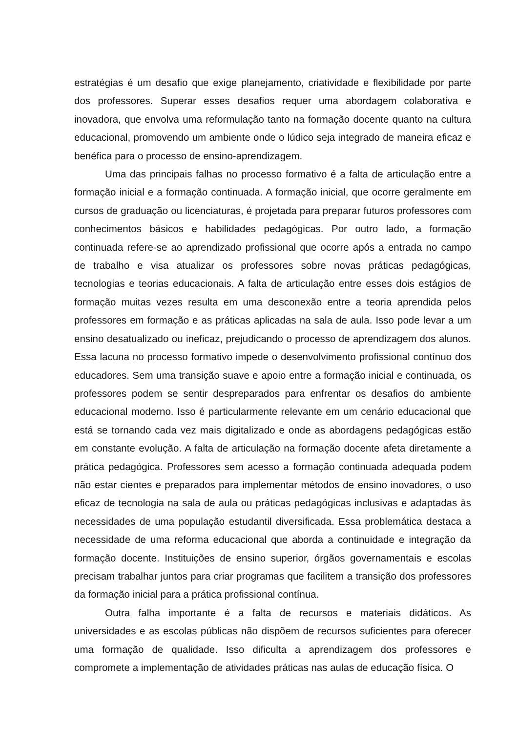estratégias é um desafio que exige planejamento, criatividade e flexibilidade por parte dos professores. Superar esses desafios requer uma abordagem colaborativa e inovadora, que envolva uma reformulação tanto na formação docente quanto na cultura educacional, promovendo um ambiente onde o lúdico seja integrado de maneira eficaz e benéfica para o processo de ensino-aprendizagem.
Uma das principais falhas no processo formativo é a falta de articulação entre a formação inicial e a formação continuada. A formação inicial, que ocorre geralmente em cursos de graduação ou licenciaturas, é projetada para preparar futuros professores com conhecimentos básicos e habilidades pedagógicas. Por outro lado, a formação continuada refere-se ao aprendizado profissional que ocorre após a entrada no campo de trabalho e visa atualizar os professores sobre novas práticas pedagógicas, tecnologias e teorias educacionais. A falta de articulação entre esses dois estágios de formação muitas vezes resulta em uma desconexão entre a teoria aprendida pelos professores em formação e as práticas aplicadas na sala de aula. Isso pode levar a um ensino desatualizado ou ineficaz, prejudicando o processo de aprendizagem dos alunos. Essa lacuna no processo formativo impede o desenvolvimento profissional contínuo dos educadores. Sem uma transição suave e apoio entre a formação inicial e continuada, os professores podem se sentir despreparados para enfrentar os desafios do ambiente educacional moderno. Isso é particularmente relevante em um cenário educacional que está se tornando cada vez mais digitalizado e onde as abordagens pedagógicas estão em constante evolução. A falta de articulação na formação docente afeta diretamente a prática pedagógica. Professores sem acesso a formação continuada adequada podem não estar cientes e preparados para implementar métodos de ensino inovadores, o uso eficaz de tecnologia na sala de aula ou práticas pedagógicas inclusivas e adaptadas às necessidades de uma população estudantil diversificada. Essa problemática destaca a necessidade de uma reforma educacional que aborda a continuidade e integração da formação docente. Instituições de ensino superior, órgãos governamentais e escolas precisam trabalhar juntos para criar programas que facilitem a transição dos professores da formação inicial para a prática profissional contínua.
Outra falha importante é a falta de recursos e materiais didáticos. As universidades e as escolas públicas não dispõem de recursos suficientes para oferecer uma formação de qualidade. Isso dificulta a aprendizagem dos professores e compromete a implementação de atividades práticas nas aulas de educação física. O